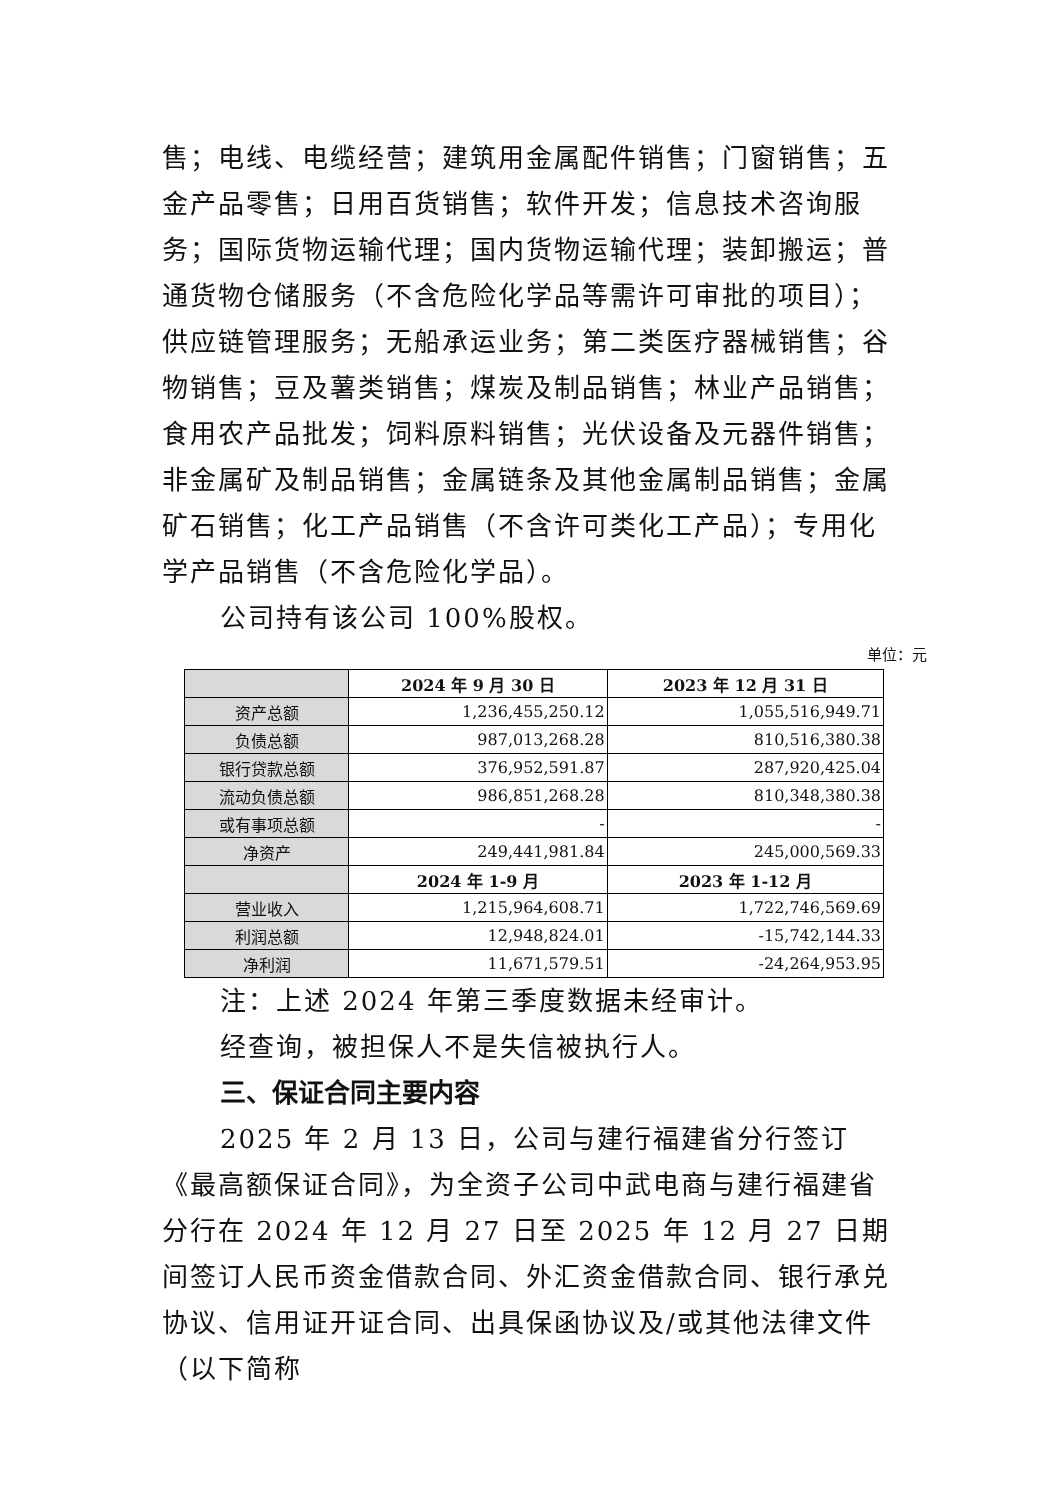售；电线、电缆经营；建筑用金属配件销售；门窗销售；五金产品零售；日用百货销售；软件开发；信息技术咨询服务；国际货物运输代理；国内货物运输代理；装卸搬运；普通货物仓储服务（不含危险化学品等需许可审批的项目）；供应链管理服务；无船承运业务；第二类医疗器械销售；谷物销售；豆及薯类销售；煤炭及制品销售；林业产品销售；食用农产品批发；饲料原料销售；光伏设备及元器件销售；非金属矿及制品销售；金属链条及其他金属制品销售；金属矿石销售；化工产品销售（不含许可类化工产品）；专用化学产品销售（不含危险化学品）。
公司持有该公司 100%股权。
单位：元
| | 2024 年 9 月 30 日 | 2023 年 12 月 31 日 |
| --- | --- | --- |
| 资产总额 | 1,236,455,250.12 | 1,055,516,949.71 |
| 负债总额 | 987,013,268.28 | 810,516,380.38 |
| 银行贷款总额 | 376,952,591.87 | 287,920,425.04 |
| 流动负债总额 | 986,851,268.28 | 810,348,380.38 |
| 或有事项总额 | - | - |
| 净资产 | 249,441,981.84 | 245,000,569.33 |
| | 2024 年 1-9 月 | 2023 年 1-12 月 |
| 营业收入 | 1,215,964,608.71 | 1,722,746,569.69 |
| 利润总额 | 12,948,824.01 | -15,742,144.33 |
| 净利润 | 11,671,579.51 | -24,264,953.95 |
注：上述 2024 年第三季度数据未经审计。
经查询，被担保人不是失信被执行人。
三、保证合同主要内容
2025 年 2 月 13 日，公司与建行福建省分行签订《最高额保证合同》，为全资子公司中武电商与建行福建省分行在 2024 年 12 月 27 日至 2025 年 12 月 27 日期间签订人民币资金借款合同、外汇资金借款合同、银行承兑协议、信用证开证合同、出具保函协议及/或其他法律文件（以下简称